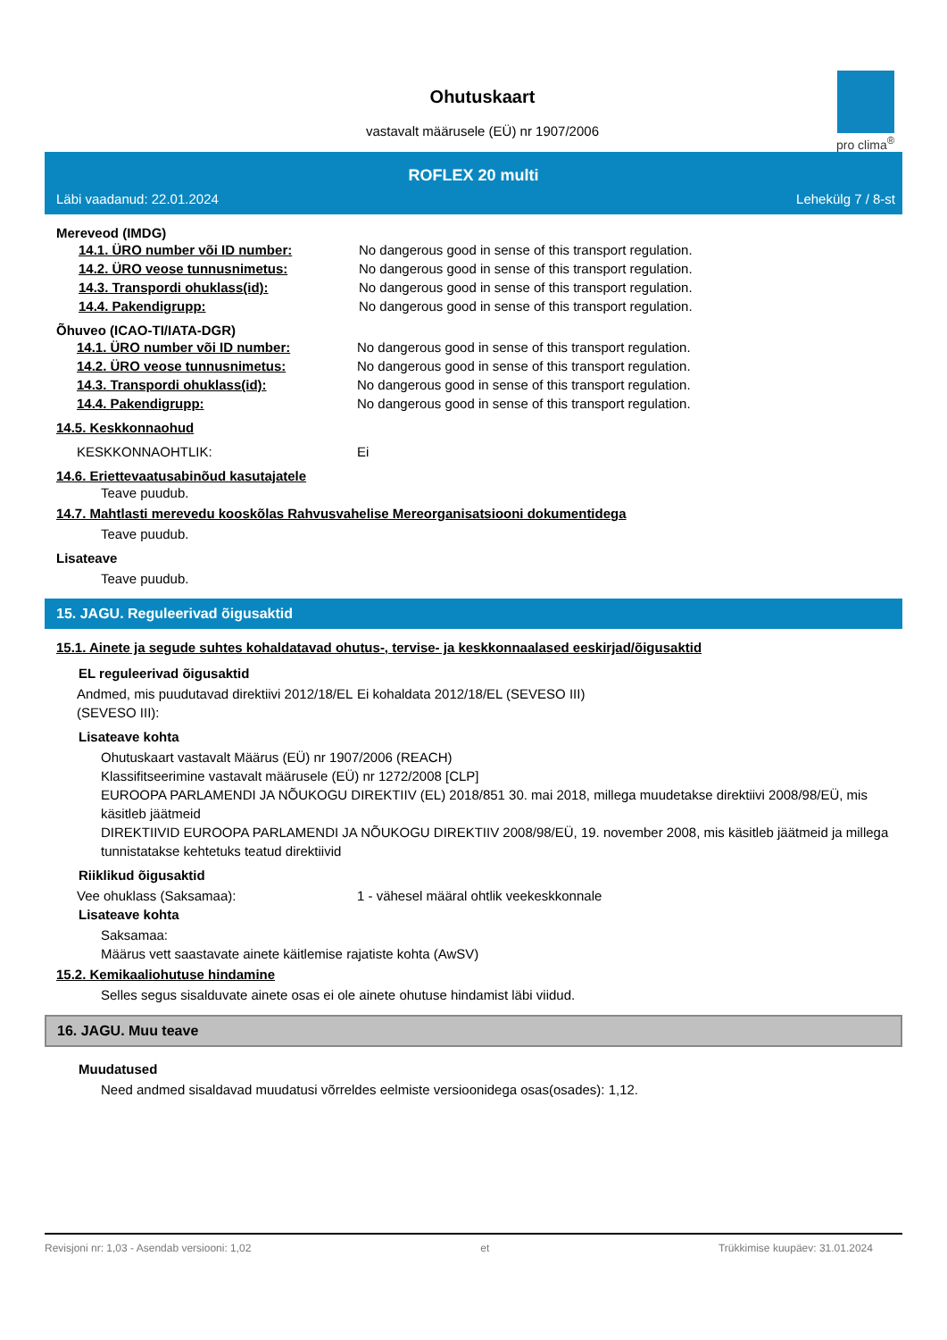Ohutuskaart
vastavalt määrusele (EÜ) nr 1907/2006
pro clima<sup>®</sup>
ROFLEX 20 multi
Läbi vaadanud: 22.01.2024 Lehekülg 7 / 8-st
Mereveod (IMDG)
14.1. ÜRO number või ID number: No dangerous good in sense of this transport regulation.
14.2. ÜRO veose tunnusnimetus: No dangerous good in sense of this transport regulation.
14.3. Transpordi ohuklass(id): No dangerous good in sense of this transport regulation.
14.4. Pakendigrupp: No dangerous good in sense of this transport regulation.
Õhuveo (ICAO-TI/IATA-DGR)
14.1. ÜRO number või ID number: No dangerous good in sense of this transport regulation.
14.2. ÜRO veose tunnusnimetus: No dangerous good in sense of this transport regulation.
14.3. Transpordi ohuklass(id): No dangerous good in sense of this transport regulation.
14.4. Pakendigrupp: No dangerous good in sense of this transport regulation.
14.5. Keskkonnaohud
KESKKONNAOHTLIK: Ei
14.6. Eriettevaatusabinõud kasutajatele
Teave puudub.
14.7. Mahtlasti merevedu kooskõlas Rahvusvahelise Mereorganisatsiooni dokumentidega
Teave puudub.
Lisateave
Teave puudub.
15. JAGU. Reguleerivad õigusaktid
15.1. Ainete ja segude suhtes kohaldatavad ohutus-, tervise- ja keskkonnaalased eeskirjad/õigusaktid
EL reguleerivad õigusaktid
Andmed, mis puudutavad direktiivi 2012/18/EL (SEVESO III):
Ei kohaldata 2012/18/EL (SEVESO III)
Lisateave kohta
Ohutuskaart vastavalt Määrus (EÜ) nr 1907/2006 (REACH)
Klassifitseerimine vastavalt määrusele (EÜ) nr 1272/2008 [CLP]
EUROOPA PARLAMENDI JA NÕUKOGU DIREKTIIV (EL) 2018/851 30. mai 2018, millega muudetakse direktiivi 2008/98/EÜ, mis käsitleb jäätmeid
DIREKTIIVID EUROOPA PARLAMENDI JA NÕUKOGU DIREKTIIV 2008/98/EÜ, 19. november 2008, mis käsitleb jäätmeid ja millega tunnistatakse kehtetuks teatud direktiivid
Riiklikud õigusaktid
Vee ohuklass (Saksamaa): 1 - vähesel määral ohtlik veekeskkonnale
Lisateave kohta
Saksamaa:
Määrus vett saastavate ainete käitlemise rajatiste kohta (AwSV)
15.2. Kemikaaliohutuse hindamine
Selles segus sisalduvate ainete osas ei ole ainete ohutuse hindamist läbi viidud.
16. JAGU. Muu teave
Muudatused
Need andmed sisaldavad muudatusi võrreldes eelmiste versioonidega osas(osades): 1,12.
Revisjoni nr: 1,03 - Asendab versiooni: 1,02 et Trükkimise kuupäev: 31.01.2024